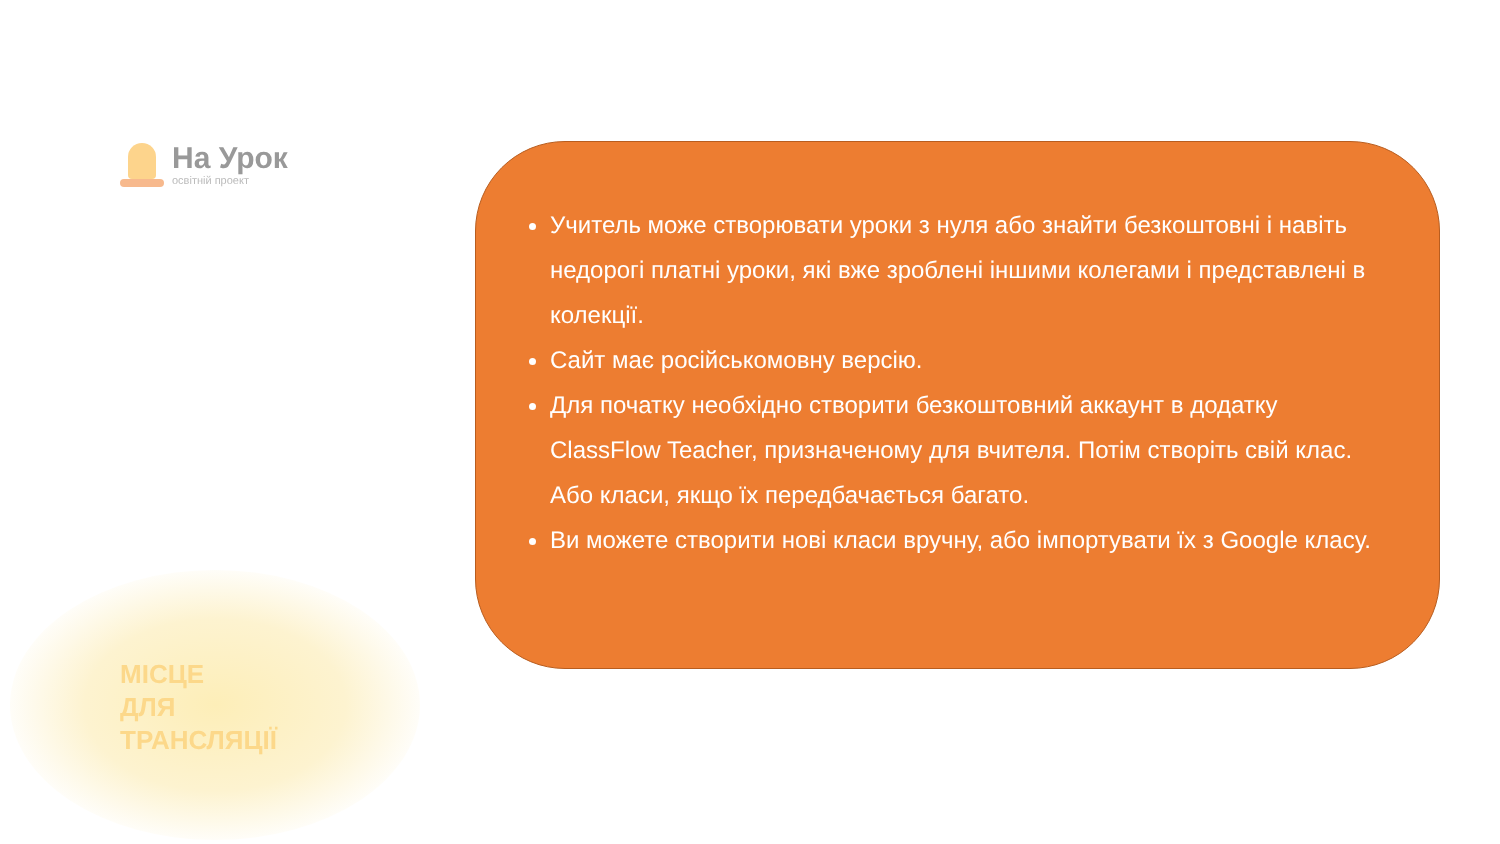На Урок
освітній проект
МІСЦЕ
ДЛЯ
ТРАНСЛЯЦІЇ
Учитель може створювати уроки з нуля або знайти безкоштовні і навіть недорогі платні уроки, які вже зроблені іншими колегами і представлені в колекції.
Сайт має російськомовну версію.
Для початку необхідно створити безкоштовний аккаунт в додатку ClassFlow Teacher, призначеному для вчителя. Потім створіть свій клас. Або класи, якщо їх передбачається багато.
Ви можете створити нові класи вручну, або імпортувати їх з Google класу.